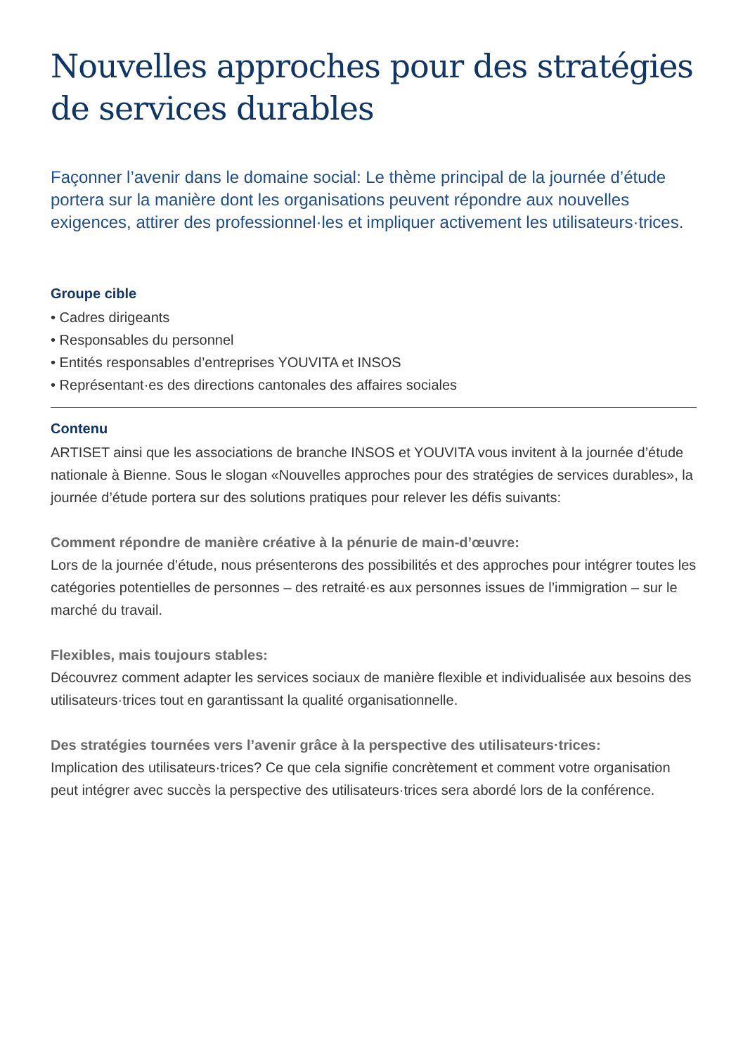Nouvelles approches pour des stratégies de services durables
Façonner l’avenir dans le domaine social: Le thème principal de la journée d’étude portera sur la manière dont les organisations peuvent répondre aux nouvelles exigences, attirer des professionnel·les et impliquer activement les utilisateurs·trices.
Groupe cible
• Cadres dirigeants
• Responsables du personnel
• Entités responsables d’entreprises YOUVITA et INSOS
• Représentant·es des directions cantonales des affaires sociales
Contenu
ARTISET ainsi que les associations de branche INSOS et YOUVITA vous invitent à la journée d’étude nationale à Bienne. Sous le slogan «Nouvelles approches pour des stratégies de services durables», la journée d’étude portera sur des solutions pratiques pour relever les défis suivants:
Comment répondre de manière créative à la pénurie de main-d’œuvre:
Lors de la journée d’étude, nous présenterons des possibilités et des approches pour intégrer toutes les catégories potentielles de personnes – des retraité·es aux personnes issues de l’immigration – sur le marché du travail.
Flexibles, mais toujours stables:
Découvrez comment adapter les services sociaux de manière flexible et individualisée aux besoins des utilisateurs·trices tout en garantissant la qualité organisationnelle.
Des stratégies tournées vers l’avenir grâce à la perspective des utilisateurs·trices:
Implication des utilisateurs·trices? Ce que cela signifie concrètement et comment votre organisation peut intégrer avec succès la perspective des utilisateurs·trices sera abordé lors de la conférence.